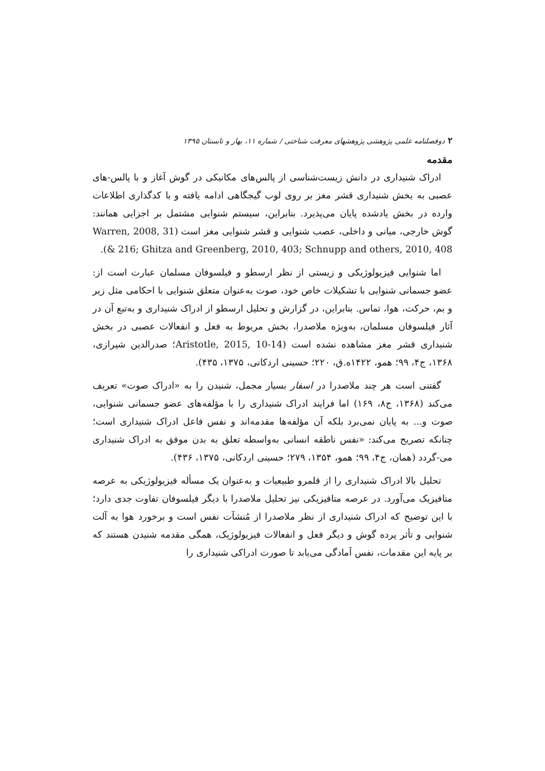۲دوفصلنامه علمی پژوهشی پژوهشهای معرفت شناختی / شماره ۱۱، بهار و تابستان ۱۳۹۵
مقدمه
ادراک شنیداری در دانش زیست‌شناسی از پالس‌های مکانیکی در گوش آغاز و با پالس-های عصبی به بخش شنیداری قشر مغز بر روی لوب گیجگاهی ادامه یافته و با کدگذاری اطلاعات وارده در بخش یادشده پایان می‌پذیرد. بنابراین، سیستم شنوایی مشتمل بر اجزایی همانند: گوش خارجی، میانی و داخلی، عصب شنوایی و قشر شنوایی مغز است (Warren, 2008, 31 & 216; Ghitza and Greenberg, 2010, 403; Schnupp and others, 2010, 408).
اما شنوایی فیزیولوژیکی و زیستی از نظر ارسطو و فیلسوفان مسلمان عبارت است از: عضو جسمانی شنوایی با تشکیلات خاص خود، صوت به‌عنوان متعلق شنوایی با احکامی مثل زیر و بم، حرکت، هوا، تماس. بنابراین، در گزارش و تحلیل ارسطو از ادراک شنیداری و به‌تبع آن در آثار فیلسوفان مسلمان، به‌ویژه ملاصدرا، بخش مربوط به فعل و انفعالات عصبی در بخش شنیداری قشر مغز مشاهده نشده است (Aristotle, 2015, 10-14؛ صدرالدین شیرازی، ۱۳۶۸، ج۴، ۹۹؛ همو، ۱۴۲۲ه.ق، ۲۲۰؛ حسینی اردکانی، ۱۳۷۵، ۴۳۵).
گفتنی است هر چند ملاصدرا در اسفار بسیار مجمل، شنیدن را به «ادراک صوت» تعریف می‌کند (۱۳۶۸، ج۸، ۱۶۹) اما فرایند ادراک شنیداری را با مؤلفه‌های عضو جسمانی شنوایی، صوت و... به پایان نمی‌برد بلکه آن مؤلفه‌ها مقدمه‌اند و نفس فاعل ادراک شنیداری است؛ چنانکه تصریح می‌کند: «نفس ناطقه انسانی به‌واسطه تعلق به بدن موفق به ادراک شنیداری می-گردد (همان، ج۴، ۹۹؛ همو، ۱۳۵۴، ۲۷۹؛ حسینی اردکانی، ۱۳۷۵، ۴۳۶).
تحلیل بالا ادراک شنیداری را از قلمرو طبیعیات و به‌عنوان یک مسأله فیزیولوژیکی به عرصه متافیزیک می‌آورد. در عرصه متافیزیکی نیز تحلیل ملاصدرا با دیگر فیلسوفان تفاوت جدی دارد؛ با این توضیح که ادراک شنیداری از نظر ملاصدرا از مُنشآت نفس است و برخورد هوا به آلت شنوایی و تأثر پرده گوش و دیگر فعل و انفعالات فیزیولوژیک، همگی مقدمه شنیدن هستند که بر پایه این مقدمات، نفس آمادگی می‌یابد تا صورت ادراکی شنیداری را